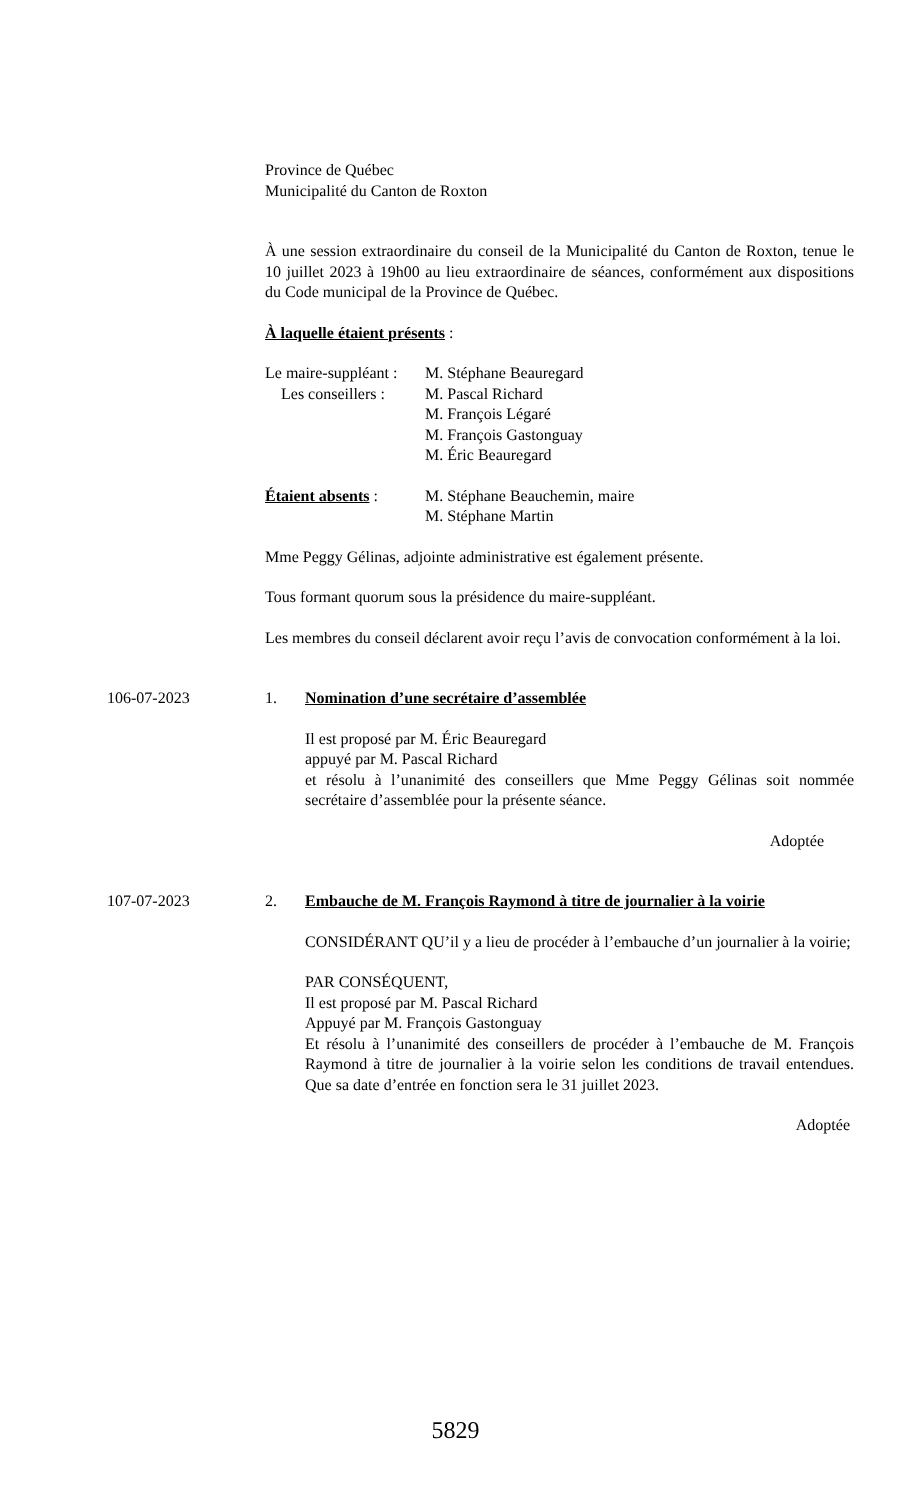Province de Québec
Municipalité du Canton de Roxton
À une session extraordinaire du conseil de la Municipalité du Canton de Roxton, tenue le 10 juillet 2023 à 19h00 au lieu extraordinaire de séances, conformément aux dispositions du Code municipal de la Province de Québec.
À laquelle étaient présents :
Le maire-suppléant :
Les conseillers :
M. Stéphane Beauregard
M. Pascal Richard
M. François Légaré
M. François Gastonguay
M. Éric Beauregard
Étaient absents :
M. Stéphane Beauchemin, maire
M. Stéphane Martin
Mme Peggy Gélinas, adjointe administrative est également présente.
Tous formant quorum sous la présidence du maire-suppléant.
Les membres du conseil déclarent avoir reçu l’avis de convocation conformément à la loi.
106-07-2023
1. Nomination d’une secrétaire d’assemblée
Il est proposé par M. Éric Beauregard
appuyé par M. Pascal Richard
et résolu à l’unanimité des conseillers que Mme Peggy Gélinas soit nommée secrétaire d’assemblée pour la présente séance.
Adoptée
107-07-2023
2. Embauche de M. François Raymond à titre de journalier à la voirie
CONSIDÉRANT QU’il y a lieu de procéder à l’embauche d’un journalier à la voirie;
PAR CONSÉQUENT,
Il est proposé par M. Pascal Richard
Appuyé par M. François Gastonguay
Et résolu à l’unanimité des conseillers de procéder à l’embauche de M. François Raymond à titre de journalier à la voirie selon les conditions de travail entendues. Que sa date d’entrée en fonction sera le 31 juillet 2023.
Adoptée
5829